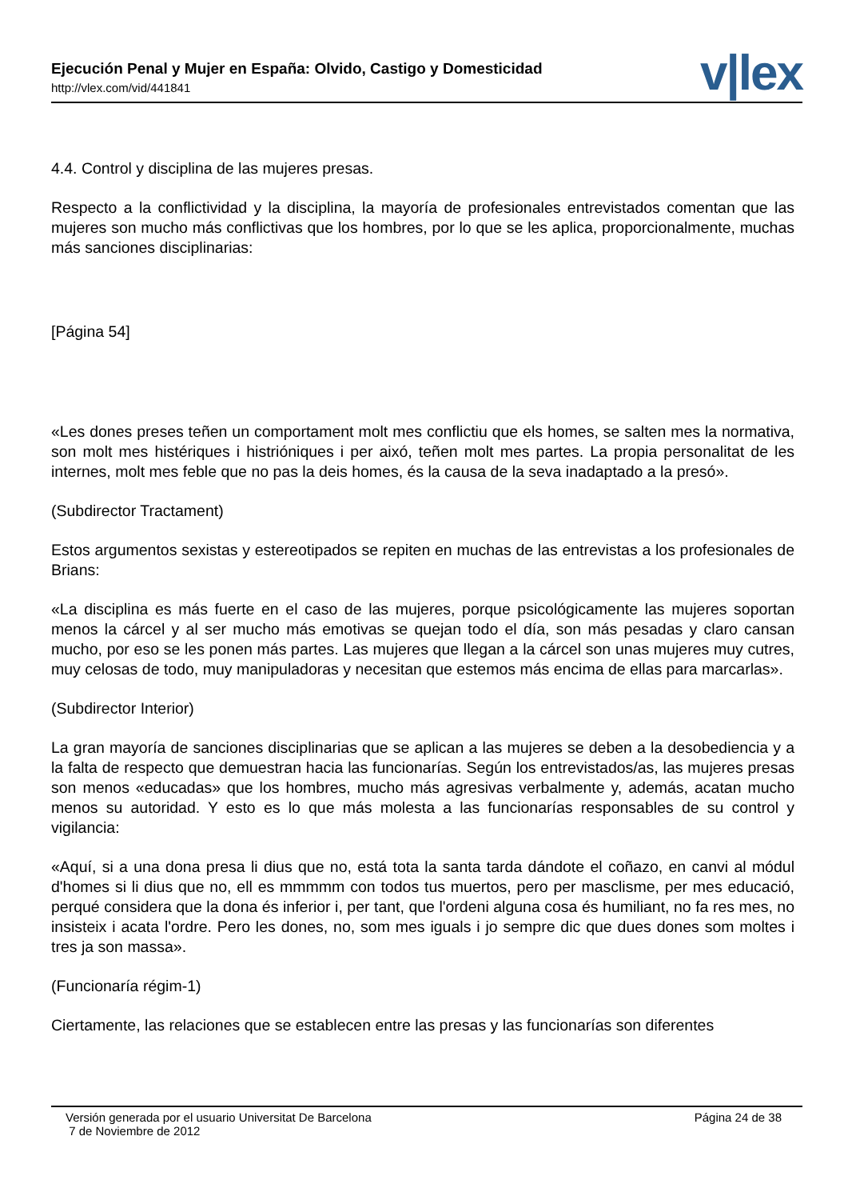Ejecución Penal y Mujer en España: Olvido, Castigo y Domesticidad
http://vlex.com/vid/441841 v|lex
4.4. Control y disciplina de las mujeres presas.
Respecto a la conflictividad y la disciplina, la mayoría de profesionales entrevistados comentan que las mujeres son mucho más conflictivas que los hombres, por lo que se les aplica, proporcionalmente, muchas más sanciones disciplinarias:
[Página 54]
«Les dones preses teñen un comportament molt mes conflictiu que els homes, se salten mes la normativa, son molt mes histériques i histrióniques i per aixó, teñen molt mes partes. La propia personalitat de les internes, molt mes feble que no pas la deis homes, és la causa de la seva inadaptado a la presó».
(Subdirector Tractament)
Estos argumentos sexistas y estereotipados se repiten en muchas de las entrevistas a los profesionales de Brians:
«La disciplina es más fuerte en el caso de las mujeres, porque psicológicamente las mujeres soportan menos la cárcel y al ser mucho más emotivas se quejan todo el día, son más pesadas y claro cansan mucho, por eso se les ponen más partes. Las mujeres que llegan a la cárcel son unas mujeres muy cutres, muy celosas de todo, muy manipuladoras y necesitan que estemos más encima de ellas para marcarlas».
(Subdirector Interior)
La gran mayoría de sanciones disciplinarias que se aplican a las mujeres se deben a la desobediencia y a la falta de respecto que demuestran hacia las funcionarías. Según los entrevistados/as, las mujeres presas son menos «educadas» que los hombres, mucho más agresivas verbalmente y, además, acatan mucho menos su autoridad. Y esto es lo que más molesta a las funcionarías responsables de su control y vigilancia:
«Aquí, si a una dona presa li dius que no, está tota la santa tarda dándote el coñazo, en canvi al módul d'homes si li dius que no, ell es mmmmm con todos tus muertos, pero per masclisme, per mes educació, perqué considera que la dona és inferior i, per tant, que l'ordeni alguna cosa és humiliant, no fa res mes, no insisteix i acata l'ordre. Pero les dones, no, som mes iguals i jo sempre dic que dues dones som moltes i tres ja son massa».
(Funcionaría régim-1)
Ciertamente, las relaciones que se establecen entre las presas y las funcionarías son diferentes
Versión generada por el usuario Universitat De Barcelona
7 de Noviembre de 2012
Página 24 de 38